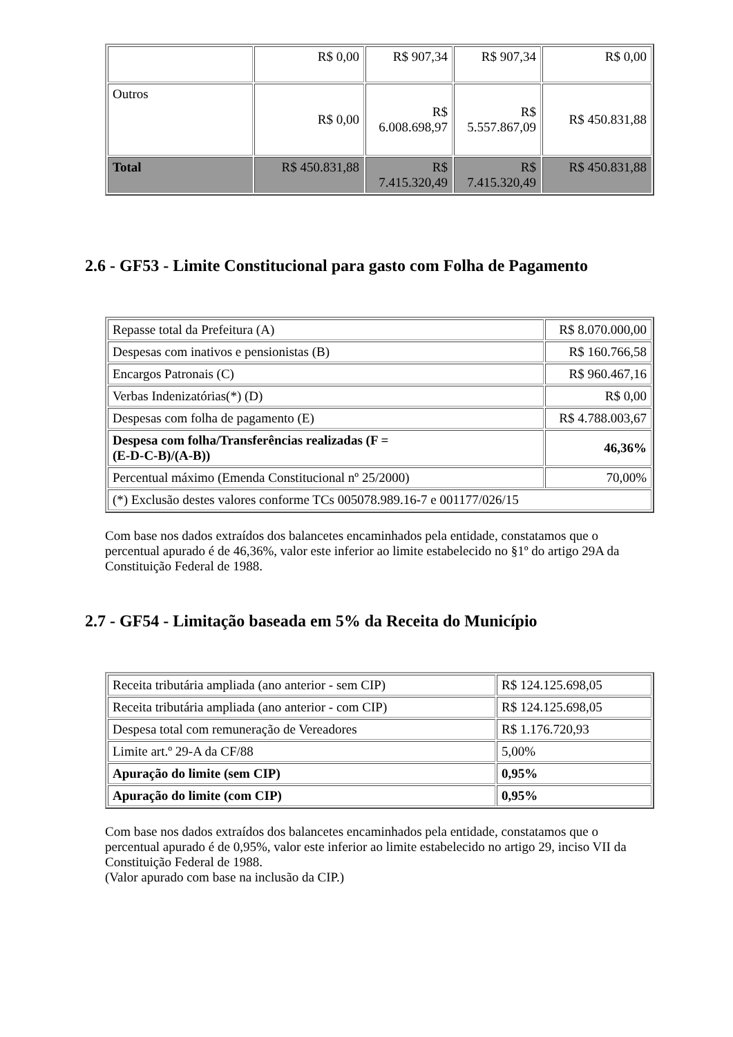| | R$ 0,00 | R$ 907,34 | R$ 907,34 | R$ 0,00 |
| Outros | R$ 0,00 | R$ 6.008.698,97 | R$ 5.557.867,09 | R$ 450.831,88 |
| Total | R$ 450.831,88 | R$ 7.415.320,49 | R$ 7.415.320,49 | R$ 450.831,88 |
2.6 - GF53 - Limite Constitucional para gasto com Folha de Pagamento
| Repasse total da Prefeitura (A) | R$ 8.070.000,00 |
| Despesas com inativos e pensionistas (B) | R$ 160.766,58 |
| Encargos Patronais (C) | R$ 960.467,16 |
| Verbas Indenizatórias(*) (D) | R$ 0,00 |
| Despesas com folha de pagamento (E) | R$ 4.788.003,67 |
| Despesa com folha/Transferências realizadas (F = (E-D-C-B)/(A-B)) | 46,36% |
| Percentual máximo (Emenda Constitucional nº 25/2000) | 70,00% |
| (*) Exclusão destes valores conforme TCs 005078.989.16-7 e 001177/026/15 | |
Com base nos dados extraídos dos balancetes encaminhados pela entidade, constatamos que o percentual apurado é de 46,36%, valor este inferior ao limite estabelecido no §1º do artigo 29A da Constituição Federal de 1988.
2.7 - GF54 - Limitação baseada em 5% da Receita do Município
| Receita tributária ampliada (ano anterior - sem CIP) | R$ 124.125.698,05 |
| Receita tributária ampliada (ano anterior - com CIP) | R$ 124.125.698,05 |
| Despesa total com remuneração de Vereadores | R$ 1.176.720,93 |
| Limite art.º 29-A da CF/88 | 5,00% |
| Apuração do limite (sem CIP) | 0,95% |
| Apuração do limite (com CIP) | 0,95% |
Com base nos dados extraídos dos balancetes encaminhados pela entidade, constatamos que o percentual apurado é de 0,95%, valor este inferior ao limite estabelecido no artigo 29, inciso VII da Constituição Federal de 1988.
(Valor apurado com base na inclusão da CIP.)